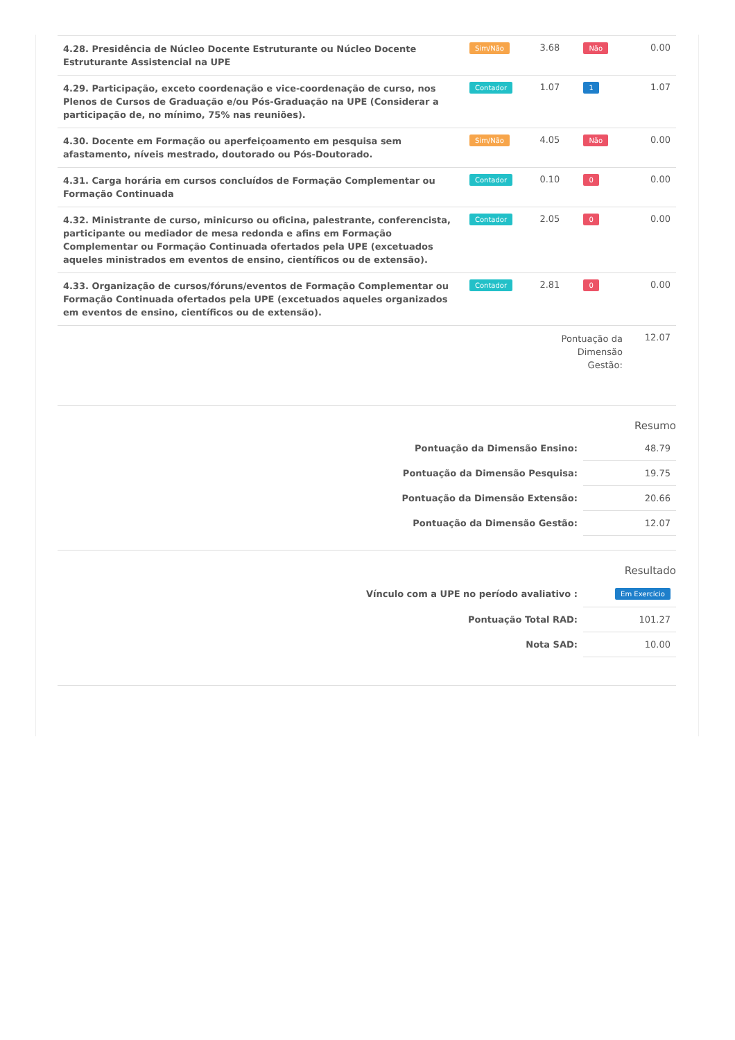| 4.28. Presidência de Núcleo Docente Estruturante ou Núcleo Docente Estruturante Assistencial na UPE | Sim/Não | 3.68 | Não | 0.00 |
| 4.29. Participação, exceto coordenação e vice-coordenação de curso, nos Plenos de Cursos de Graduação e/ou Pós-Graduação na UPE (Considerar a participação de, no mínimo, 75% nas reuniões). | Contador | 1.07 | 1 | 1.07 |
| 4.30. Docente em Formação ou aperfeiçoamento em pesquisa sem afastamento, níveis mestrado, doutorado ou Pós-Doutorado. | Sim/Não | 4.05 | Não | 0.00 |
| 4.31. Carga horária em cursos concluídos de Formação Complementar ou Formação Continuada | Contador | 0.10 | 0 | 0.00 |
| 4.32. Ministrante de curso, minicurso ou oficina, palestrante, conferencista, participante ou mediador de mesa redonda e afins em Formação Complementar ou Formação Continuada ofertados pela UPE (excetuados aqueles ministrados em eventos de ensino, científicos ou de extensão). | Contador | 2.05 | 0 | 0.00 |
| 4.33. Organização de cursos/fóruns/eventos de Formação Complementar ou Formação Continuada ofertados pela UPE (excetuados aqueles organizados em eventos de ensino, científicos ou de extensão). | Contador | 2.81 | 0 | 0.00 |
| | | Pontuação da Dimensão Gestão: | | 12.07 |
Resumo
| Pontuação da Dimensão Ensino: | 48.79 |
| Pontuação da Dimensão Pesquisa: | 19.75 |
| Pontuação da Dimensão Extensão: | 20.66 |
| Pontuação da Dimensão Gestão: | 12.07 |
Resultado
| Vínculo com a UPE no período avaliativo : | Em Exercício |
| Pontuação Total RAD: | 101.27 |
| Nota SAD: | 10.00 |